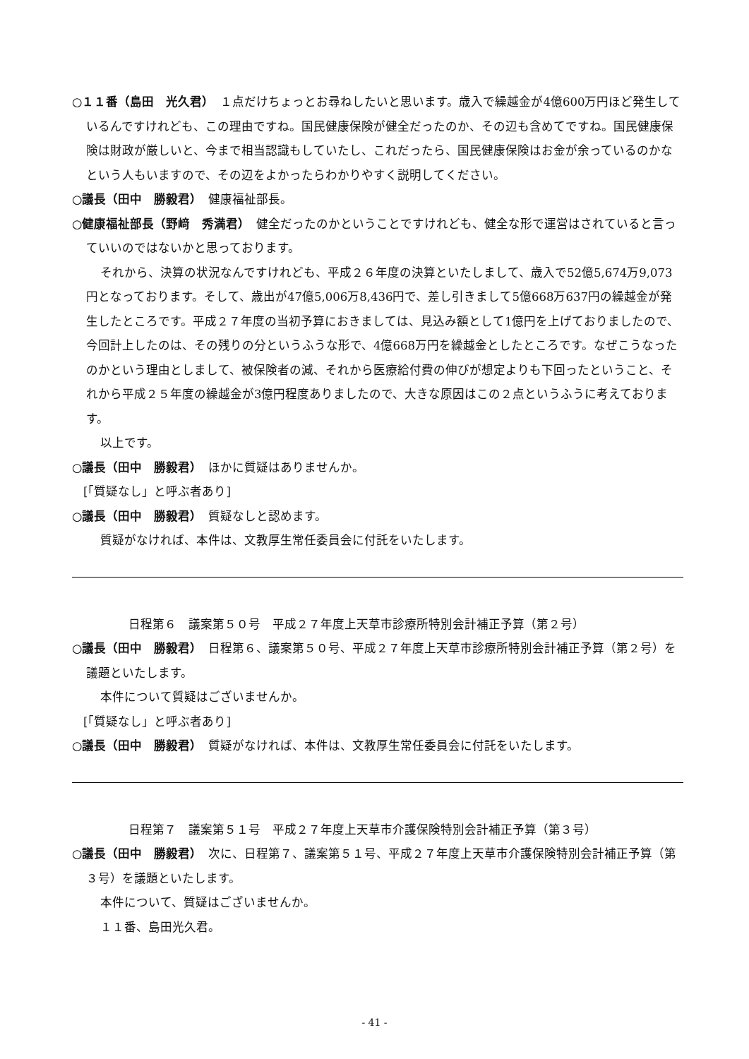○１１番（島田　光久君）　１点だけちょっとお尋ねしたいと思います。歳入で繰越金が4億600万円ほど発生しているんですけれども、この理由ですね。国民健康保険が健全だったのか、その辺も含めてですね。国民健康保険は財政が厳しいと、今まで相当認識もしていたし、これだったら、国民健康保険はお金が余っているのかなという人もいますので、その辺をよかったらわかりやすく説明してください。
○議長（田中　勝毅君）　健康福祉部長。
○健康福祉部長（野﨑　秀満君）　健全だったのかということですけれども、健全な形で運営はされていると言っていいのではないかと思っております。
それから、決算の状況なんですけれども、平成２６年度の決算といたしまして、歳入で52億5,674万9,073円となっております。そして、歳出が47億5,006万8,436円で、差し引きまして5億668万637円の繰越金が発生したところです。平成２７年度の当初予算におきましては、見込み額として1億円を上げておりましたので、今回計上したのは、その残りの分というふうな形で、4億668万円を繰越金としたところです。なぜこうなったのかという理由としまして、被保険者の減、それから医療給付費の伸びが想定よりも下回ったということ、それから平成２５年度の繰越金が3億円程度ありましたので、大きな原因はこの２点というふうに考えております。
以上です。
○議長（田中　勝毅君）　ほかに質疑はありませんか。
[「質疑なし」と呼ぶ者あり]
○議長（田中　勝毅君）　質疑なしと認めます。
質疑がなければ、本件は、文教厚生常任委員会に付託をいたします。
日程第６　議案第５０号　平成２７年度上天草市診療所特別会計補正予算（第２号）
○議長（田中　勝毅君）　日程第６、議案第５０号、平成２７年度上天草市診療所特別会計補正予算（第２号）を議題といたします。
本件について質疑はございませんか。
[「質疑なし」と呼ぶ者あり]
○議長（田中　勝毅君）　質疑がなければ、本件は、文教厚生常任委員会に付託をいたします。
日程第７　議案第５１号　平成２７年度上天草市介護保険特別会計補正予算（第３号）
○議長（田中　勝毅君）　次に、日程第７、議案第５１号、平成２７年度上天草市介護保険特別会計補正予算（第３号）を議題といたします。
本件について、質疑はございませんか。
１１番、島田光久君。
- 41 -